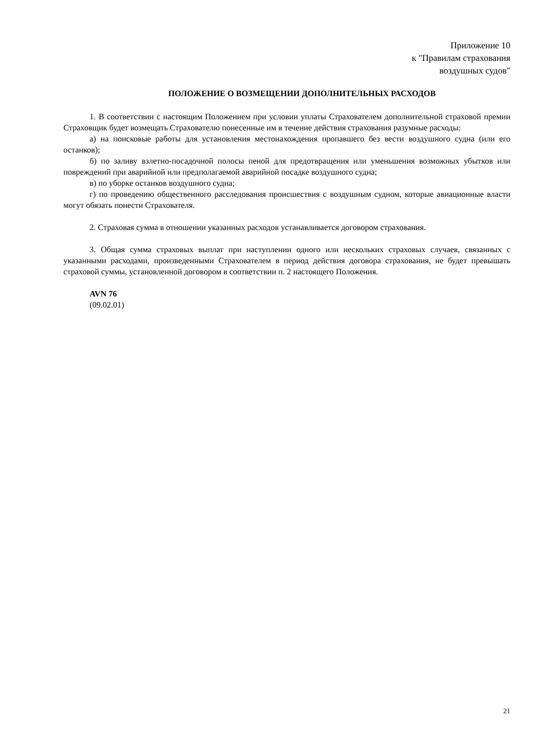Приложение 10
к "Правилам страхования
воздушных судов"
ПОЛОЖЕНИЕ О ВОЗМЕЩЕНИИ ДОПОЛНИТЕЛЬНЫХ РАСХОДОВ
1. В соответствии с настоящим Положением при условии уплаты Страхователем дополнительной страховой премии Страховщик будет возмещать Страхователю понесенные им в течение действия страхования разумные расходы:
а) на поисковые работы для установления местонахождения пропавшего без вести воздушного судна (или его останков);
б) по заливу взлетно-посадочной полосы пеной для предотвращения или уменьшения возможных убытков или повреждений при аварийной или предполагаемой аварийной посадке воздушного судна;
в) по уборке останков воздушного судна;
г) по проведению общественного расследования происшествия с воздушным судном, которые авиационные власти могут обязать понести Страхователя.
2. Страховая сумма в отношении указанных расходов устанавливается договором страхования.
3. Общая сумма страховых выплат при наступлении одного или нескольких страховых случаев, связанных с указанными расходами, произведенными Страхователем в период действия договора страхования, не будет превышать страховой суммы, установленной договором в соответствии п. 2 настоящего Положения.
AVN 76
(09.02.01)
21